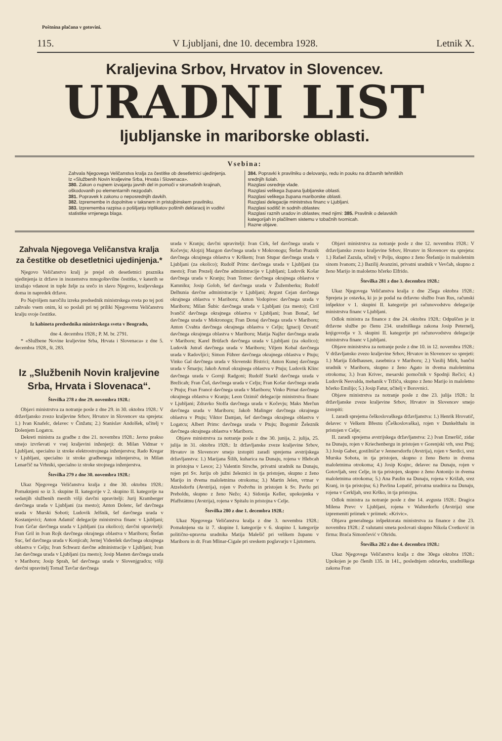Poštnina plačana v gotovini.
115. V Ljubljani, dne 10. decembra 1928. Letnik X.
Kraljevina Srbov, Hrvatov in Slovencev.
URADNI LIST
ljubljanske in mariborske oblasti.
Vsebina:
Zahvala Njegovega Veličanstva kralja za čestitke ob desetletnici ujedinjenja.
Iz «Službenih Novin kraljevine Srba, Hrvata i Slovenaca».
380. Zakon o nujnem izvajanju javnih del in pomoči v siromašnih krajinah, oškodovanih po elementarnih nezgodah.
381. Popravek k zakonu o neposrednjih davkih.
382. Izpremembe in dopolnitve v taksnem in pristojbinskem pravilniku.
383. Izprememba razpisa o pošiljanju triplikatov poštnih deklaracij in voditvi statistike vrnjenega blaga.
384. Popravki k pravilniku o delovanju, redu in pouku na državnih tehniških srednjih šolah.
Razglasi osrednje vlade.
Razglasi velikega župana ljubljanske oblasti.
Razglasi velikega župana mariborske oblasti.
Razglasi delegacije ministrstva financ v Ljubljani.
Razglasi sodišč in sodnih oblastev.
Razglasi raznih uradov in oblastev, med njimi: 385. Pravilnik o delavskih kategorijah in plačilnem sistemu v tobačnih tvornicah.
Razne objave.
Zahvala Njegovega Veličanstva kralja za čestitke ob desetletnici ujedinjenja.*
Njegovo Veličanstvo kralj je prejel ob desetletnici praznika ujedinjenja iz države in inozemstva mnogoštevilne čestitke, v katerih se izražajo vdanost in tople želje za srečo in slavo Njegovo, kraljevskega doma in napredek države.
Po Najvišjem naročilu izreka predsednik ministrskega sveta po tej poti zahvalo vsem onim, ki so poslali pri tej priliki Njegovemu Veličanstvu kralju svoje čestitke.
Iz kabineta predsednika ministrskega sveta v Beogradu,
dne 4. decembra 1928.; P. M. br. 2791.
* «Službene Novine kraljevine Srba, Hrvata i Slovenaca» z dne 5. decembra 1928., št. 283.
Iz „Službenih Novin kraljevine Srba, Hrvata i Slovenaca“.
Številka 278 z dne 29. novembra 1928.:
Objavi ministrstva za notranje posle z dne 29. in 30. oktobra 1928.: V državljansko zvezo kraljevine Srbov, Hrvatov in Slovencev sta sprejeta: 1.) Ivan Knafelc, delavec v Činžatu; 2.) Stanislav Andolšek, učitelj v Dolenjem Logatcu.
Dekreti ministra za gradbe z dne 21. novembra 1928.: Javno prakso smejo izvrševati v vsej kraljevini inženjerji: dr. Milan Vidmar v Ljubljani, specialno iz stroke elektrostrojnega inženjerstva; Rado Kregar v Ljubljani, specialno iz stroke gradbenega inženjerstva, in Milan Lenarčič na Vrhniki, specialno iz stroke strojnega inženjerstva.
Številka 279 z dne 30. novembra 1928.:
Ukaz Njegovega Veličanstva kralja z dne 30. oktobra 1928.: Pomaknjeni so iz 3. skupine II. kategorije v 2. skupino II. kategorije na sedanjih službenih mestih višji davčni upravitelji: Jurij Kramberger davčnega urada v Ljubljani (za mesto); Anton Dolenc, šef davčnega urada v Murski Soboti; Ludovik Jelšnik, šef davčnega urada v Kostanjevici; Anton Adamič delegacije ministrstva financ v Ljubljani; Ivan Grčar davčnega urada v Ljubljani (za okolico); davčni upravitelji: Fran Gril in Ivan Rojk davčnega okrajnega oblastva v Mariboru; Štefan Suc, šef davčnega urada v Konjicah; Jernej Videnšek davčnega okrajnega oblastva v Celju; Ivan Schwarz davčne administracije v Ljubljani; Ivan Jan davčnega urada v Ljubljani (za mesto); Josip Masten davčnega urada v Mariboru; Josip Sprah, šef davčnega urada v Slovenjgradcu; višji davčni upravitelj Tomaž Tavčar davčnega
urada v Kranju; davčni upravitelji: Ivan Cirk, šef davčnega urada v Kočevju; Alojzij Mazgon davčnega urada v Mokronogu; Štefan Praznik davčnega okrajnega oblastva v Krškem; Ivan Stupar davčnega urada v Ljubljani (za okolico); Rudolf Primc davčnega urada v Ljubljani (za mesto); Fran Prezelj davčne administracije v Ljubljani; Ludovik Košar davčnega urada v Kranju; Ivan Tomec davčnega okrajnega oblastva v Kamniku; Josip Golob, šef davčnega urada v Žužemberku; Rudolf Delhunia davčne administracije v Ljubljani; Avgust Cejan davčnega okrajnega oblastva v Mariboru; Anton Vodopivec davčnega urada v Mariboru; Milan Šubic davčnega urada v Ljubljani (za mesto); Ciril Ivančič davčnega okrajnega oblastva v Ljubljani; Ivan Bonač, šef davčnega urada v Mokronogu; Fran Donaj davčnega urada v Mariboru; Anton Cvahta davčnega okrajnega oblastva v Celju; Ignacij Ozvatič davčnega okrajnega oblastva v Mariboru; Matija Najžer davčnega urada v Mariboru; Karel Brüfach davčnega urada v Ljubljani (za okolico); Ludovik Jutraš davčnega urada v Mariboru; Viljem Kobal davčnega urada v Radovljici; Simon Führer davčnega okrajnega oblastva v Ptuju; Vinko Gal davčnega urada v Slovenski Bistrici; Anton Kunej davčnega urada v Šmarju; Jakob Arnuš okrajnega oblastva v Ptuju; Ludovik Klinc davčnega urada v Gornji Radgoni; Rudolf Starkl davčnega urada v Brežicah; Fran Čuš, davčnega urada v Celju; Fran Košar davčnega urada v Ptuju; Fran Francé davčnega urada v Mariboru; Vinko Pirnat davčnega okrajnega oblastva v Kranju; Leon Ozimič delegacije ministrstva financ v Ljubljani; Zdravko Stolfa davčnega urada v Kočevju; Maks Merčun davčnega urada v Mariboru; Jakob Malinger davčnega okrajnega oblastva v Ptuju; Viktor Damjan, šef davčnega okrajnega oblastva v Logatcu; Albert Primc davčnega urada v Ptuju; Bogomir Železnik davčnega okrajnega oblastva v Mariboru.
Objave ministrstva za notranje posle z dne 30. junija, 2. julija, 25. julija in 31. oktobra 1928.: Iz državljanske zveze kraljevine Srbov, Hrvatov in Slovencev smejo izstopiti zaradi sprejema avstrijskega državljanstva: 1.) Marijana Šilih, kuharica na Dunaju, rojena v Hlebcah in pristojna v Lesce; 2.) Valentin Sirsche, privatni uradnik na Dunaju, rojen pri Sv. Juriju ob južni železnici in tja pristojen, skupno z ženo Marijo in dvema maloletnima otrokoma; 3.) Martin Jelen, vrtnar v Atzelsdorfu (Avstrija), rojen v Podvrhu in pristojen k Sv. Pavlu pri Preboldu, skupno z ženo Nežo; 4.) Sidonija Keller, upokojenka v Pfaffstättnu (Avstrija), rojena v Spitalu in pristojna v Celje.
Številka 280 z dne 1. decembra 1928.:
Ukaz Njegovega Veličanstva kralja z dne 3. novembra 1928.: Pomaknjena sta iz 7. skupine I. kategorije v 6. skupino I. kategorije politično-upravna uradnika Matija Malešič pri velikem županu v Mariboru in dr. Fran Mlinar-Cigale pri sreskem poglavarju v Ljutomeru.
Objavi ministrstva za notranje posle z dne 12. novembra 1928.: V državljansko zvezo kraljevine Srbov, Hrvatov in Slovencev sta sprejeta: 1.) Rafael Zazula, učitelj v Polju, skupno z ženo Štefanijo in maloletnim sinom Ivanom; 2.) Bazilij Avanzini, privatni uradnik v Vevčah, skupno z ženo Marijo in maloletno hčerko Elfrido.
Številka 281 z dne 3. decembra 1928.:
Ukaz Njegovega Veličanstva kralja z dne 25ega oktobra 1928.: Sprejeta je ostavka, ki jo je podal na državno službo Ivan Rus, računski inšpektor v 1. skupini II. kategorije pri računovodstvu delegacije ministrstva financ v Ljubljani.
Odlok ministra za finance z dne 24. oktobra 1928.: Odpuščen je iz državne službe po členu 234. uradniškega zakona Josip Peternelj, knjigovodja v 3. skupini II. kategorije pri računovodstvu delegacije ministrstva financ v Ljubljani.
Objave ministrstva za notranje posle z dne 10. in 12. novembra 1928.: V državljansko zvezo kraljevine Srbov, Hrvatov in Slovencev so sprejeti: 1.) Marija Edelhausen, zasebnica v Mariboru; 2.) Vasilij Mirk, bančni uradnik v Mariboru, skupno z ženo Agato in dvema maloletnima otrokoma; 3.) Ivan Krivec, mesarski pomočnik v Spodnji Rečici; 4.) Ludovik Nesvalda, mehanik v Tržiču, skupno z ženo Marijo in maloletno hčerko Emilijo; 5.) Josip Fatur, učitelj v Borovnici.
Objave ministrstva za notranje posle z dne 23. julija 1928.: Iz državljanske zveze kraljevine Srbov, Hrvatov in Slovencev smejo izstopiti:
I. zaradi sprejema češkoslovaškega državljanstva: 1.) Henrik Hrovatič, delavec v Velkem Břesnu (Češkoslovaška), rojen v Dunkelthalu in pristojen v Celje;
II. zaradi sprejema avstrijskega državljanstva: 2.) Ivan Emeršič, zidar na Dunaju, rojen v Kriechenbergu in pristojen v Gorenjski vrh, srez Ptuj; 3.) Josip Gaber, gostilničar v Jennersdorfu (Avstrija), rojen v Serdici, srez Murska Sobota, in tja pristojen, skupno z ženo Berto in dvema maloletnima otrokoma; 4.) Josip Krajnc, delavec na Dunaju, rojen v Gotovljah, srez Celje, in tja pristojen, skupno z ženo Antonijo in dvema maloletnima otrokoma; 5.) Ana Paulin na Dunaju, rojena v Križah, srez Kranj, in tja pristojna; 6.) Pavlina Lopatič, privatna uradnica na Dunaju, rojena v Cerkljah, srez Krško, in tja pristojna.
Odlok ministra za notranje posle z dne 14. avgusta 1928.: Dragica Milena Prevc v Ljubljani, rojena v Walterdorfu (Avstrija) sme izpremeniti priimek v priimek: «Krivic».
Objava generalnega inšpektorata ministrstva za finance z dne 23. novembra 1928.: Z valutami smeta poslovati skupno Nikola Cvetković in firma: Braća Simončević v Ohridu.
Številka 282 z dne 4. decembra 1928.:
Ukaz Njegovega Veličanstva kralja z dne 30ega oktobra 1928.: Upokojen je po členih 135. in 141., poslednjem odstavku, uradniškega zakona Fran